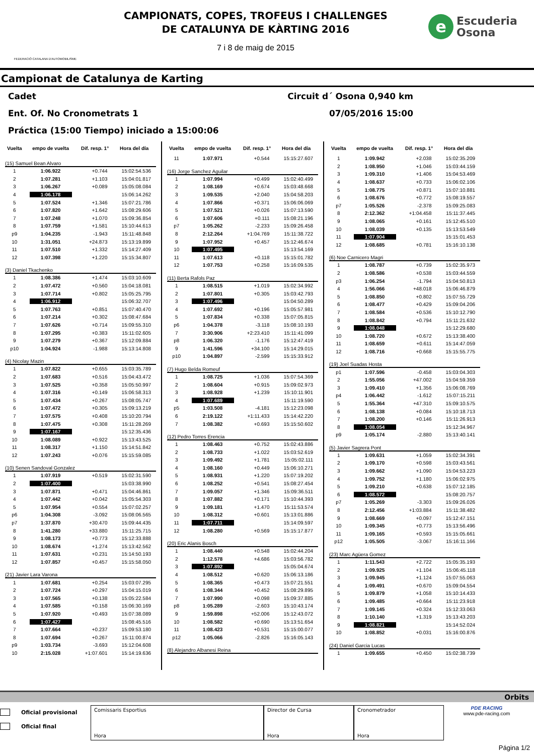FEDERACIÓ CATALANA D'AUTOMOBILISME
CAMPIONATS, COPES, TROFEUS I CHALLENGES
DE CATALUNYA DE KÀRTING 2016
7 i 8 de maig de 2015
e
Escuderia
Osona
Campionat de Catalunya de Karting
Cadet Circuit d´ Osona 0,940 km
Ent. Of. No Cronometrats 1 07/05/2016 15:00
Práctica (15:00 Tiempo) iniciado a 15:00:06
| Vuelta | empo de vuelta | Dif. resp. 1° | Hora del día |
| --- | --- | --- | --- |
| (15) Samuel Bean Alvaro | | | |
| 1 | 1:06.922 | +0.744 | 15:02:54.536 |
| 2 | 1:07.281 | +1.103 | 15:04:01.817 |
| 3 | 1:06.267 | +0.089 | 15:05:08.084 |
| 4 | 1:06.178 | | 15:06:14.262 |
| 5 | 1:07.524 | +1.346 | 15:07:21.786 |
| 6 | 1:07.820 | +1.642 | 15:08:29.606 |
| 7 | 1:07.248 | +1.070 | 15:09:36.854 |
| 8 | 1:07.759 | +1.581 | 15:10:44.613 |
| p9 | 1:04.235 | -1.943 | 15:11:48.848 |
| 10 | 1:31.051 | +24.873 | 15:13:19.899 |
| 11 | 1:07.510 | +1.332 | 15:14:27.409 |
| 12 | 1:07.398 | +1.220 | 15:15:34.807 |
| (3) Daniel Tkachenko | | | |
| 1 | 1:08.386 | +1.474 | 15:03:10.609 |
| 2 | 1:07.472 | +0.560 | 15:04:18.081 |
| 3 | 1:07.714 | +0.802 | 15:05:25.795 |
| 4 | 1:06.912 | | 15:06:32.707 |
| 5 | 1:07.763 | +0.851 | 15:07:40.470 |
| 6 | 1:07.214 | +0.302 | 15:08:47.684 |
| 7 | 1:07.626 | +0.714 | 15:09:55.310 |
| 8 | 1:07.295 | +0.383 | 15:11:02.605 |
| 9 | 1:07.279 | +0.367 | 15:12:09.884 |
| p10 | 1:04.924 | -1.988 | 15:13:14.808 |
| (4) Nicolay Mazin | | | |
| 1 | 1:07.822 | +0.655 | 15:03:35.789 |
| 2 | 1:07.683 | +0.516 | 15:04:43.472 |
| 3 | 1:07.525 | +0.358 | 15:05:50.997 |
| 4 | 1:07.316 | +0.149 | 15:06:58.313 |
| 5 | 1:07.434 | +0.267 | 15:08:05.747 |
| 6 | 1:07.472 | +0.305 | 15:09:13.219 |
| 7 | 1:07.575 | +0.408 | 15:10:20.794 |
| 8 | 1:07.475 | +0.308 | 15:11:28.269 |
| 9 | 1:07.167 | | 15:12:35.436 |
| 10 | 1:08.089 | +0.922 | 15:13:43.525 |
| 11 | 1:08.317 | +1.150 | 15:14:51.842 |
| 12 | 1:07.243 | +0.076 | 15:15:59.085 |
| (10) Senen Sandoval Gonzalez | | | |
| 1 | 1:07.919 | +0.519 | 15:02:31.590 |
| 2 | 1:07.400 | | 15:03:38.990 |
| 3 | 1:07.871 | +0.471 | 15:04:46.861 |
| 4 | 1:07.442 | +0.042 | 15:05:54.303 |
| 5 | 1:07.954 | +0.554 | 15:07:02.257 |
| p6 | 1:04.308 | -3.092 | 15:08:06.565 |
| p7 | 1:37.870 | +30.470 | 15:09:44.435 |
| 8 | 1:41.280 | +33.880 | 15:11:25.715 |
| 9 | 1:08.173 | +0.773 | 15:12:33.888 |
| 10 | 1:08.674 | +1.274 | 15:13:42.562 |
| 11 | 1:07.631 | +0.231 | 15:14:50.193 |
| 12 | 1:07.857 | +0.457 | 15:15:58.050 |
| (21) Javier Lara Varona | | | |
| 1 | 1:07.681 | +0.254 | 15:03:07.295 |
| 2 | 1:07.724 | +0.297 | 15:04:15.019 |
| 3 | 1:07.565 | +0.138 | 15:05:22.584 |
| 4 | 1:07.585 | +0.158 | 15:06:30.169 |
| 5 | 1:07.920 | +0.493 | 15:07:38.089 |
| 6 | 1:07.427 | | 15:08:45.516 |
| 7 | 1:07.664 | +0.237 | 15:09:53.180 |
| 8 | 1:07.694 | +0.267 | 15:11:00.874 |
| p9 | 1:03.734 | -3.693 | 15:12:04.608 |
| 10 | 2:15.028 | +1:07.601 | 15:14:19.636 |
| Vuelta | empo de vuelta | Dif. resp. 1° | Hora del día |
| --- | --- | --- | --- |
| 11 | 1:07.971 | +0.544 | 15:15:27.607 |
| (16) Jorge Sanchez Aguilar | | | |
| 1 | 1:07.994 | +0.499 | 15:02:40.499 |
| 2 | 1:08.169 | +0.674 | 15:03:48.668 |
| 3 | 1:09.535 | +2.040 | 15:04:58.203 |
| 4 | 1:07.866 | +0.371 | 15:06:06.069 |
| 5 | 1:07.521 | +0.026 | 15:07:13.590 |
| 6 | 1:07.606 | +0.111 | 15:08:21.196 |
| p7 | 1:05.262 | -2.233 | 15:09:26.458 |
| 8 | 2:12.264 | +1:04.769 | 15:11:38.722 |
| 9 | 1:07.952 | +0.457 | 15:12:46.674 |
| 10 | 1:07.495 | | 15:13:54.169 |
| 11 | 1:07.613 | +0.118 | 15:15:01.782 |
| 12 | 1:07.753 | +0.258 | 15:16:09.535 |
| (11) Berta Rafols Paz | | | |
| 1 | 1:08.515 | +1.019 | 15:02:34.992 |
| 2 | 1:07.801 | +0.305 | 15:03:42.793 |
| 3 | 1:07.496 | | 15:04:50.289 |
| 4 | 1:07.692 | +0.196 | 15:05:57.981 |
| 5 | 1:07.834 | +0.338 | 15:07:05.815 |
| p6 | 1:04.378 | -3.118 | 15:08:10.193 |
| 7 | 3:30.906 | +2:23.410 | 15:11:41.099 |
| p8 | 1:06.320 | -1.176 | 15:12:47.419 |
| 9 | 1:41.596 | +34.100 | 15:14:29.015 |
| p10 | 1:04.897 | -2.599 | 15:15:33.912 |
| (7) Hugo Belda Romeuf | | | |
| 1 | 1:08.725 | +1.036 | 15:07:54.369 |
| 2 | 1:08.604 | +0.915 | 15:09:02.973 |
| 3 | 1:08.928 | +1.239 | 15:10:11.901 |
| 4 | 1:07.689 | | 15:11:19.590 |
| p5 | 1:03.508 | -4.181 | 15:12:23.098 |
| 6 | 2:19.122 | +1:11.433 | 15:14:42.220 |
| 7 | 1:08.382 | +0.693 | 15:15:50.602 |
| (12) Pedro Torres Erencia | | | |
| 1 | 1:08.463 | +0.752 | 15:02:43.886 |
| 2 | 1:08.733 | +1.022 | 15:03:52.619 |
| 3 | 1:09.492 | +1.781 | 15:05:02.111 |
| 4 | 1:08.160 | +0.449 | 15:06:10.271 |
| 5 | 1:08.931 | +1.220 | 15:07:19.202 |
| 6 | 1:08.252 | +0.541 | 15:08:27.454 |
| 7 | 1:09.057 | +1.346 | 15:09:36.511 |
| 8 | 1:07.882 | +0.171 | 15:10:44.393 |
| 9 | 1:09.181 | +1.470 | 15:11:53.574 |
| 10 | 1:08.312 | +0.601 | 15:13:01.886 |
| 11 | 1:07.711 | | 15:14:09.597 |
| 12 | 1:08.280 | +0.569 | 15:15:17.877 |
| (20) Eric Alanis Bosch | | | |
| 1 | 1:08.440 | +0.548 | 15:02:44.204 |
| 2 | 1:12.578 | +4.686 | 15:03:56.782 |
| 3 | 1:07.892 | | 15:05:04.674 |
| 4 | 1:08.512 | +0.620 | 15:06:13.186 |
| 5 | 1:08.365 | +0.473 | 15:07:21.551 |
| 6 | 1:08.344 | +0.452 | 15:08:29.895 |
| 7 | 1:07.990 | +0.098 | 15:09:37.885 |
| p8 | 1:05.289 | -2.603 | 15:10:43.174 |
| 9 | 1:59.898 | +52.006 | 15:12:43.072 |
| 10 | 1:08.582 | +0.690 | 15:13:51.654 |
| 11 | 1:08.423 | +0.531 | 15:15:00.077 |
| p12 | 1:05.066 | -2.826 | 15:16:05.143 |
| (8) Alejandro Albanesi Reina | | | |
| Vuelta | empo de vuelta | Dif. resp. 1° | Hora del día |
| --- | --- | --- | --- |
| 1 | 1:09.942 | +2.038 | 15:02:35.209 |
| 2 | 1:08.950 | +1.046 | 15:03:44.159 |
| 3 | 1:09.310 | +1.406 | 15:04:53.469 |
| 4 | 1:08.637 | +0.733 | 15:06:02.106 |
| 5 | 1:08.775 | +0.871 | 15:07:10.881 |
| 6 | 1:08.676 | +0.772 | 15:08:19.557 |
| p7 | 1:05.526 | -2.378 | 15:09:25.083 |
| 8 | 2:12.362 | +1:04.458 | 15:11:37.445 |
| 9 | 1:08.065 | +0.161 | 15:12:45.510 |
| 10 | 1:08.039 | +0.135 | 15:13:53.549 |
| 11 | 1:07.904 | | 15:15:01.453 |
| 12 | 1:08.685 | +0.781 | 15:16:10.138 |
| (6) Noe Carnicero Magri | | | |
| 1 | 1:08.787 | +0.739 | 15:02:35.973 |
| 2 | 1:08.586 | +0.538 | 15:03:44.559 |
| p3 | 1:06.254 | -1.794 | 15:04:50.813 |
| 4 | 1:56.066 | +48.018 | 15:06:46.879 |
| 5 | 1:08.850 | +0.802 | 15:07:55.729 |
| 6 | 1:08.477 | +0.429 | 15:09:04.206 |
| 7 | 1:08.584 | +0.536 | 15:10:12.790 |
| 8 | 1:08.842 | +0.794 | 15:11:21.632 |
| 9 | 1:08.048 | | 15:12:29.680 |
| 10 | 1:08.720 | +0.672 | 15:13:38.400 |
| 11 | 1:08.659 | +0.611 | 15:14:47.059 |
| 12 | 1:08.716 | +0.668 | 15:15:55.775 |
| (19) Joel Suadas Hosta | | | |
| p1 | 1:07.596 | -0.458 | 15:03:04.303 |
| 2 | 1:55.056 | +47.002 | 15:04:59.359 |
| 3 | 1:09.410 | +1.356 | 15:06:08.769 |
| p4 | 1:06.442 | -1.612 | 15:07:15.211 |
| 5 | 1:55.364 | +47.310 | 15:09:10.575 |
| 6 | 1:08.138 | +0.084 | 15:10:18.713 |
| 7 | 1:08.200 | +0.146 | 15:11:26.913 |
| 8 | 1:08.054 | | 15:12:34.967 |
| p9 | 1:05.174 | -2.880 | 15:13:40.141 |
| (5) Javier Sagrera Pont | | | |
| 1 | 1:09.631 | +1.059 | 15:02:34.391 |
| 2 | 1:09.170 | +0.598 | 15:03:43.561 |
| 3 | 1:09.662 | +1.090 | 15:04:53.223 |
| 4 | 1:09.752 | +1.180 | 15:06:02.975 |
| 5 | 1:09.210 | +0.638 | 15:07:12.185 |
| 6 | 1:08.572 | | 15:08:20.757 |
| p7 | 1:05.269 | -3.303 | 15:09:26.026 |
| 8 | 2:12.456 | +1:03.884 | 15:11:38.482 |
| 9 | 1:08.669 | +0.097 | 15:12:47.151 |
| 10 | 1:09.345 | +0.773 | 15:13:56.496 |
| 11 | 1:09.165 | +0.593 | 15:15:05.661 |
| p12 | 1:05.505 | -3.067 | 15:16:11.166 |
| (23) Marc Agüera Gomez | | | |
| 1 | 1:11.543 | +2.722 | 15:05:35.193 |
| 2 | 1:09.925 | +1.104 | 15:06:45.118 |
| 3 | 1:09.945 | +1.124 | 15:07:55.063 |
| 4 | 1:09.491 | +0.670 | 15:09:04.554 |
| 5 | 1:09.879 | +1.058 | 15:10:14.433 |
| 6 | 1:09.485 | +0.664 | 15:11:23.918 |
| 7 | 1:09.145 | +0.324 | 15:12:33.063 |
| 8 | 1:10.140 | +1.319 | 15:13:43.203 |
| 9 | 1:08.821 | | 15:14:52.024 |
| 10 | 1:08.852 | +0.031 | 15:16:00.876 |
| (24) Daniel Garcia Lucas | | | |
| 1 | 1:09.655 | +0.450 | 15:02:38.739 |
Orbits
Oficial provisional
Oficial final
Comissaris Esportius
Hora
Director de Cursa
Hora
Cronometrador
Hora
PDE RACING
www.pde-racing.com
Página 1/2